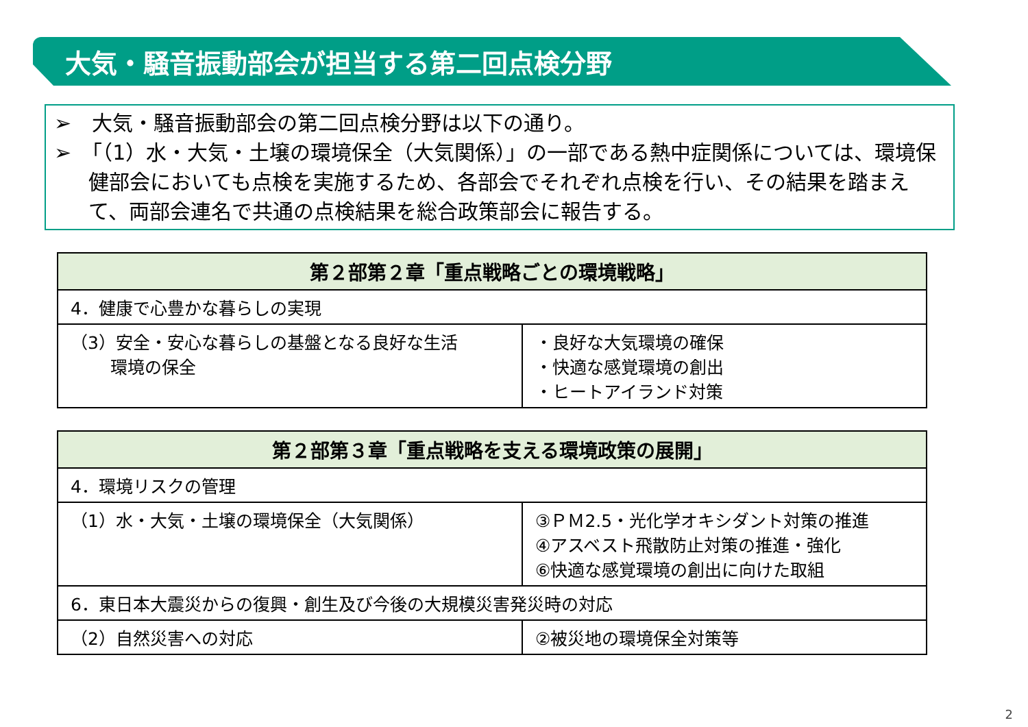大気・騒音振動部会が担当する第二回点検分野
➢　大気・騒音振動部会の第二回点検分野は以下の通り。
➢　「（1）水・大気・土壌の環境保全（大気関係）」の一部である熱中症関係については、環境保健部会においても点検を実施するため、各部会でそれぞれ点検を行い、その結果を踏まえて、両部会連名で共通の点検結果を総合政策部会に報告する。
| 第２部第２章「重点戦略ごとの環境戦略」 | |
| --- | --- |
| 4．健康で心豊かな暮らしの実現 | |
| （3）安全・安心な暮らしの基盤となる良好な生活 環境の保全 | ・良好な大気環境の確保 ・快適な感覚環境の創出 ・ヒートアイランド対策 |
| 第２部第３章「重点戦略を支える環境政策の展開」 | |
| --- | --- |
| 4．環境リスクの管理 | |
| （1）水・大気・土壌の環境保全（大気関係） | ③ＰＭ2.5・光化学オキシダント対策の推進 ④アスベスト飛散防止対策の推進・強化 ⑥快適な感覚環境の創出に向けた取組 |
| 6．東日本大震災からの復興・創生及び今後の大規模災害発災時の対応 | |
| （2）自然災害への対応 | ②被災地の環境保全対策等 |
2